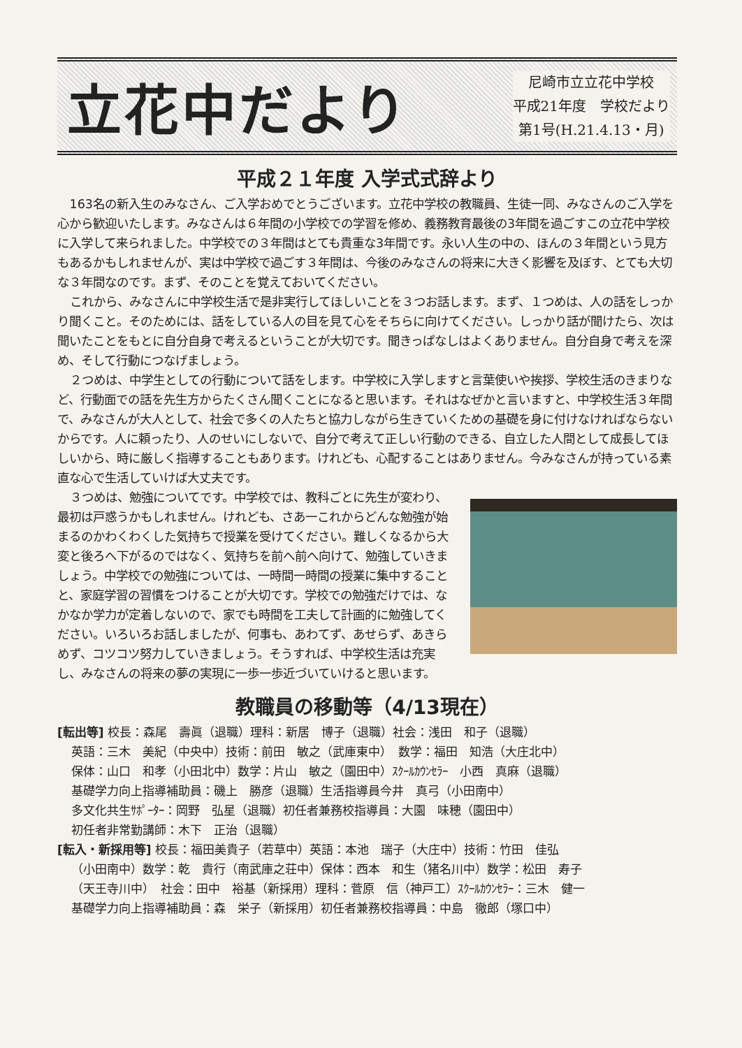立花中だより
尼崎市立立花中学校
平成21年度　学校だより
第1号(H.21.4.13・月)
平成２１年度 入学式式辞より
163名の新入生のみなさん、ご入学おめでとうございます。立花中学校の教職員、生徒一同、みなさんのご入学を心から歓迎いたします。みなさんは６年間の小学校での学習を修め、義務教育最後の3年間を過ごすこの立花中学校に入学して来られました。中学校での３年間はとても貴重な3年間です。永い人生の中の、ほんの３年間という見方もあるかもしれませんが、実は中学校で過ごす３年間は、今後のみなさんの将来に大きく影響を及ぼす、とても大切な３年間なのです。まず、そのことを覚えておいてください。
これから、みなさんに中学校生活で是非実行してほしいことを３つお話します。まず、１つめは、人の話をしっかり聞くこと。そのためには、話をしている人の目を見て心をそちらに向けてください。しっかり話が聞けたら、次は聞いたことをもとに自分自身で考えるということが大切です。聞きっぱなしはよくありません。自分自身で考えを深め、そして行動につなげましょう。
２つめは、中学生としての行動について話をします。中学校に入学しますと言葉使いや挨拶、学校生活のきまりなど、行動面での話を先生方からたくさん聞くことになると思います。それはなぜかと言いますと、中学校生活３年間で、みなさんが大人として、社会で多くの人たちと協力しながら生きていくための基礎を身に付けなければならないからです。人に頼ったり、人のせいにしないで、自分で考えて正しい行動のできる、自立した人間として成長してほしいから、時に厳しく指導することもあります。けれども、心配することはありません。今みなさんが持っている素直な心で生活していけば大丈夫です。
３つめは、勉強についてです。中学校では、教科ごとに先生が変わり、最初は戸惑うかもしれません。けれども、さあ一これからどんな勉強が始まるのかわくわくした気持ちで授業を受けてください。難しくなるから大変と後ろへ下がるのではなく、気持ちを前へ前へ向けて、勉強していきましょう。中学校での勉強については、一時間一時間の授業に集中することと、家庭学習の習慣をつけることが大切です。学校での勉強だけでは、なかなか学力が定着しないので、家でも時間を工夫して計画的に勉強してください。いろいろお話しましたが、何事も、あわてず、あせらず、あきらめず、コツコツ努力していきましょう。そうすれば、中学校生活は充実し、みなさんの将来の夢の実現に一歩一歩近づいていけると思います。
教職員の移動等（4/13現在）
[転出等] 校長：森尾　壽眞（退職）理科：新居　博子（退職）社会：浅田　和子（退職）
英語：三木　美紀（中央中）技術：前田　敏之（武庫東中）　数学：福田　知浩（大庄北中）
保体：山口　和孝（小田北中）数学：片山　敏之（園田中）ｽｸｰﾙｶｳﾝｾﾗｰ　小西　真麻（退職）
基礎学力向上指導補助員：磯上　勝彦（退職）生活指導員今井　真弓（小田南中）
多文化共生ｻﾎﾟｰﾀｰ：岡野　弘星（退職）初任者兼務校指導員：大園　味穂（園田中）
初任者非常勤講師：木下　正治（退職）
[転入・新採用等] 校長：福田美貴子（若草中）英語：本池　瑞子（大庄中）技術：竹田　佳弘
（小田南中）数学：乾　貴行（南武庫之荘中）保体：西本　和生（猪名川中）数学：松田　寿子
（天王寺川中）　社会：田中　裕基（新採用）理科：菅原　信（神戸工）ｽｸｰﾙｶｳﾝｾﾗｰ：三木　健一
基礎学力向上指導補助員：森　栄子（新採用）初任者兼務校指導員：中島　徹郎（塚口中）